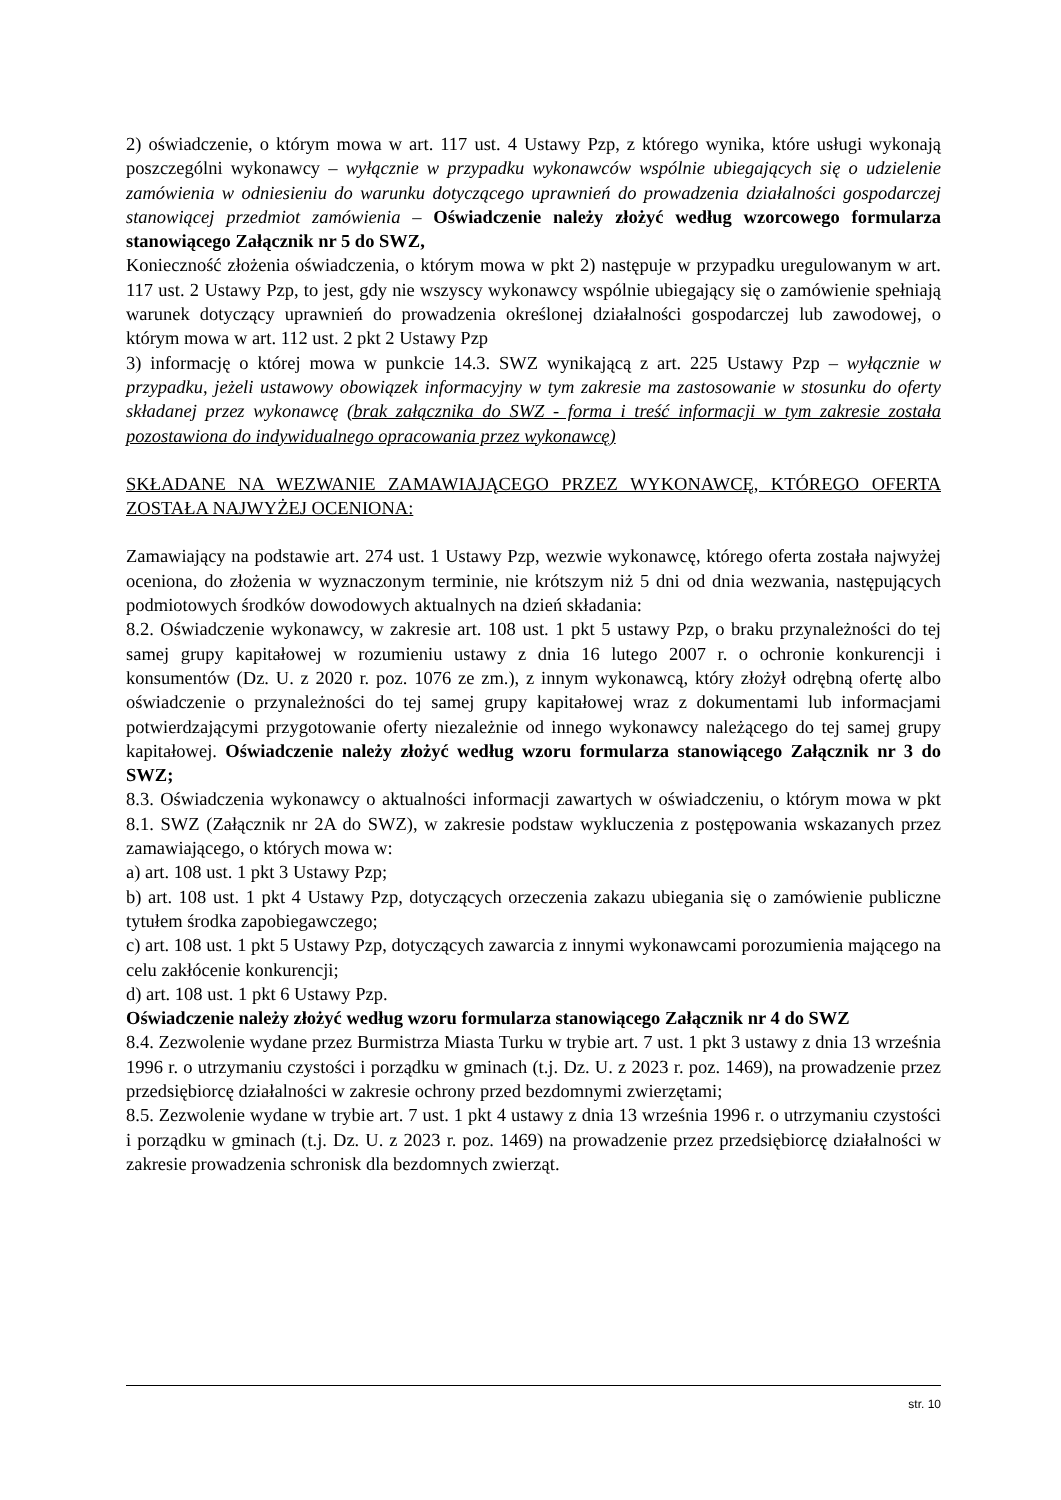2) oświadczenie, o którym mowa w art. 117 ust. 4 Ustawy Pzp, z którego wynika, które usługi wykonają poszczególni wykonawcy – wyłącznie w przypadku wykonawców wspólnie ubiegających się o udzielenie zamówienia w odniesieniu do warunku dotyczącego uprawnień do prowadzenia działalności gospodarczej stanowiącej przedmiot zamówienia – Oświadczenie należy złożyć według wzorcowego formularza stanowiącego Załącznik nr 5 do SWZ,
Konieczność złożenia oświadczenia, o którym mowa w pkt 2) następuje w przypadku uregulowanym w art. 117 ust. 2 Ustawy Pzp, to jest, gdy nie wszyscy wykonawcy wspólnie ubiegający się o zamówienie spełniają warunek dotyczący uprawnień do prowadzenia określonej działalności gospodarczej lub zawodowej, o którym mowa w art. 112 ust. 2 pkt 2 Ustawy Pzp
3) informację o której mowa w punkcie 14.3. SWZ wynikającą z art. 225 Ustawy Pzp – wyłącznie w przypadku, jeżeli ustawowy obowiązek informacyjny w tym zakresie ma zastosowanie w stosunku do oferty składanej przez wykonawcę (brak załącznika do SWZ - forma i treść informacji w tym zakresie została pozostawiona do indywidualnego opracowania przez wykonawcę)
SKŁADANE NA WEZWANIE ZAMAWIAJĄCEGO PRZEZ WYKONAWCĘ, KTÓREGO OFERTA ZOSTAŁA NAJWYŻEJ OCENIONA:
Zamawiający na podstawie art. 274 ust. 1 Ustawy Pzp, wezwie wykonawcę, którego oferta została najwyżej oceniona, do złożenia w wyznaczonym terminie, nie krótszym niż 5 dni od dnia wezwania, następujących podmiotowych środków dowodowych aktualnych na dzień składania:
8.2. Oświadczenie wykonawcy, w zakresie art. 108 ust. 1 pkt 5 ustawy Pzp, o braku przynależności do tej samej grupy kapitałowej w rozumieniu ustawy z dnia 16 lutego 2007 r. o ochronie konkurencji i konsumentów (Dz. U. z 2020 r. poz. 1076 ze zm.), z innym wykonawcą, który złożył odrębną ofertę albo oświadczenie o przynależności do tej samej grupy kapitałowej wraz z dokumentami lub informacjami potwierdzającymi przygotowanie oferty niezależnie od innego wykonawcy należącego do tej samej grupy kapitałowej. Oświadczenie należy złożyć według wzoru formularza stanowiącego Załącznik nr 3 do SWZ;
8.3. Oświadczenia wykonawcy o aktualności informacji zawartych w oświadczeniu, o którym mowa w pkt 8.1. SWZ (Załącznik nr 2A do SWZ), w zakresie podstaw wykluczenia z postępowania wskazanych przez zamawiającego, o których mowa w:
a) art. 108 ust. 1 pkt 3 Ustawy Pzp;
b) art. 108 ust. 1 pkt 4 Ustawy Pzp, dotyczących orzeczenia zakazu ubiegania się o zamówienie publiczne tytułem środka zapobiegawczego;
c) art. 108 ust. 1 pkt 5 Ustawy Pzp, dotyczących zawarcia z innymi wykonawcami porozumienia mającego na celu zakłócenie konkurencji;
d) art. 108 ust. 1 pkt 6 Ustawy Pzp.
Oświadczenie należy złożyć według wzoru formularza stanowiącego Załącznik nr 4 do SWZ
8.4. Zezwolenie wydane przez Burmistrza Miasta Turku w trybie art. 7 ust. 1 pkt 3 ustawy z dnia 13 września 1996 r. o utrzymaniu czystości i porządku w gminach (t.j. Dz. U. z 2023 r. poz. 1469), na prowadzenie przez przedsiębiorcę działalności w zakresie ochrony przed bezdomnymi zwierzętami;
8.5. Zezwolenie wydane w trybie art. 7 ust. 1 pkt 4 ustawy z dnia 13 września 1996 r. o utrzymaniu czystości i porządku w gminach (t.j. Dz. U. z 2023 r. poz. 1469) na prowadzenie przez przedsiębiorcę działalności w zakresie prowadzenia schronisk dla bezdomnych zwierząt.
str. 10